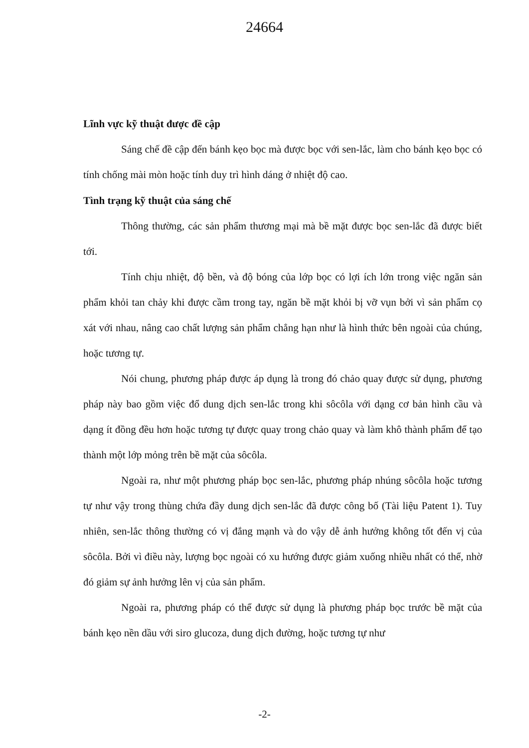24664
Lĩnh vực kỹ thuật được đề cập
Sáng chế đề cập đến bánh kẹo bọc mà được bọc với sen-lắc, làm cho bánh kẹo bọc có tính chống mài mòn hoặc tính duy trì hình dáng ở nhiệt độ cao.
Tình trạng kỹ thuật của sáng chế
Thông thường, các sản phẩm thương mại mà bề mặt được bọc sen-lắc đã được biết tới.
Tính chịu nhiệt, độ bền, và độ bóng của lớp bọc có lợi ích lớn trong việc ngăn sản phẩm khỏi tan chảy khi được cầm trong tay, ngăn bề mặt khỏi bị vỡ vụn bởi vì sản phẩm cọ xát với nhau, nâng cao chất lượng sản phẩm chẳng hạn như là hình thức bên ngoài của chúng, hoặc tương tự.
Nói chung, phương pháp được áp dụng là trong đó chảo quay được sử dụng, phương pháp này bao gồm việc đổ dung dịch sen-lắc trong khi sôcôla với dạng cơ bản hình cầu và dạng ít đồng đều hơn hoặc tương tự được quay trong chảo quay và làm khô thành phẩm để tạo thành một lớp mỏng trên bề mặt của sôcôla.
Ngoài ra, như một phương pháp bọc sen-lắc, phương pháp nhúng sôcôla hoặc tương tự như vậy trong thùng chứa đầy dung dịch sen-lắc đã được công bố (Tài liệu Patent 1). Tuy nhiên, sen-lắc thông thường có vị đắng mạnh và do vậy dễ ảnh hưởng không tốt đến vị của sôcôla. Bởi vì điều này, lượng bọc ngoài có xu hướng được giảm xuống nhiều nhất có thể, nhờ đó giảm sự ảnh hưởng lên vị của sản phẩm.
Ngoài ra, phương pháp có thể được sử dụng là phương pháp bọc trước bề mặt của bánh kẹo nền dầu với siro glucoza, dung dịch đường, hoặc tương tự như
-2-